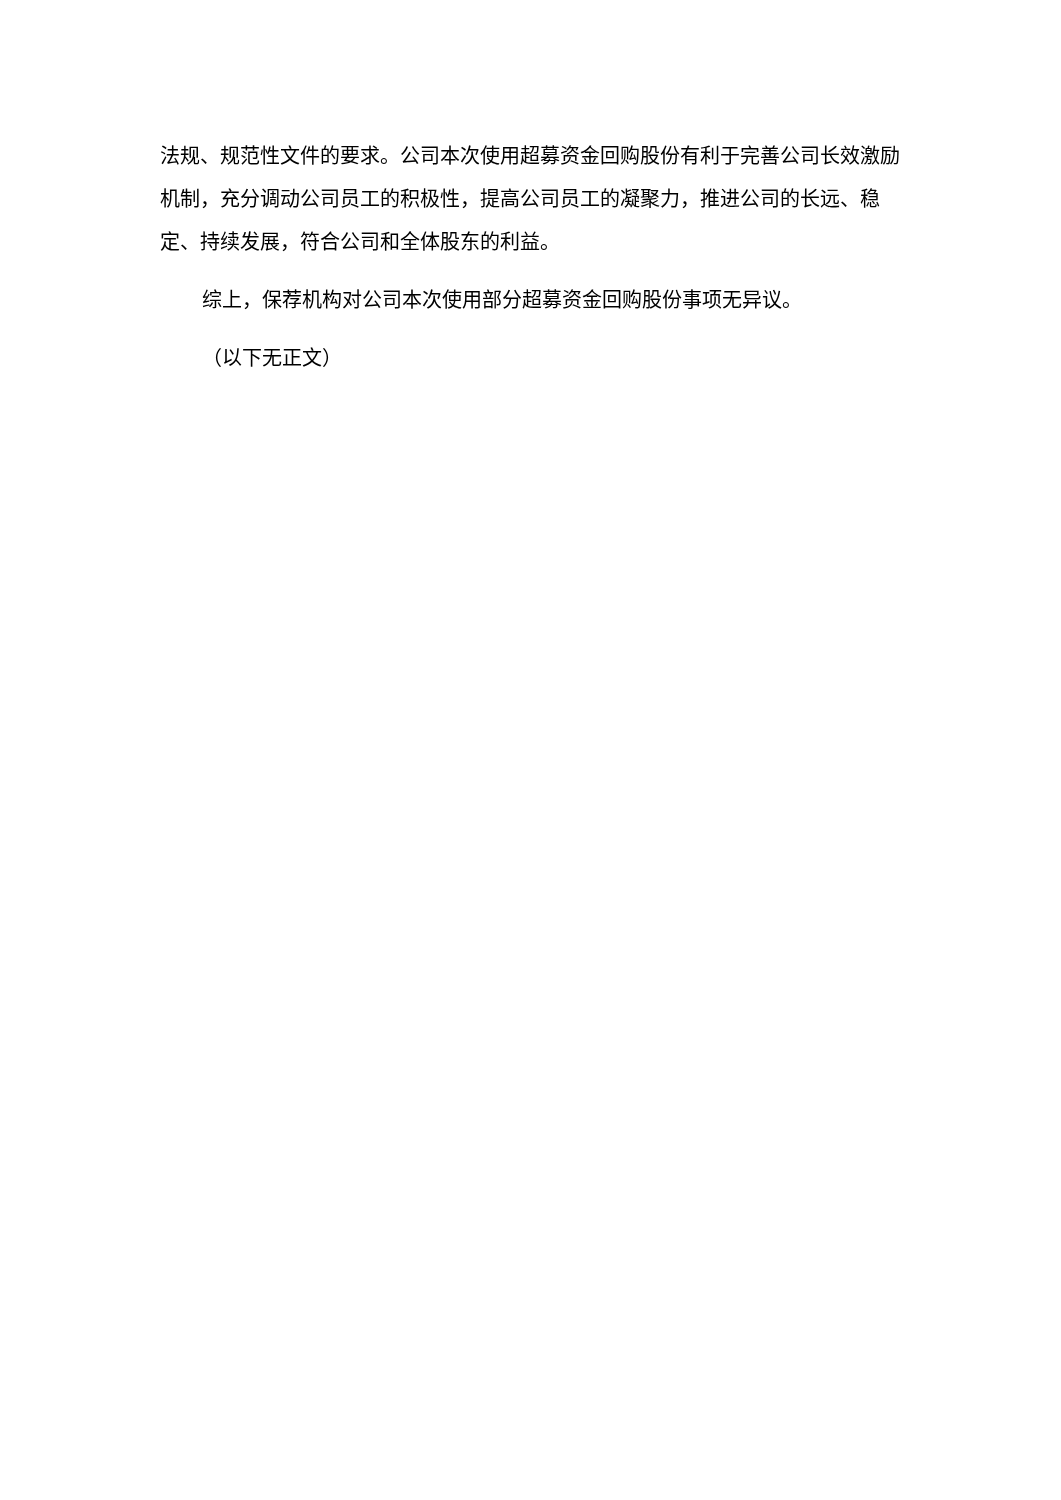法规、规范性文件的要求。公司本次使用超募资金回购股份有利于完善公司长效激励机制，充分调动公司员工的积极性，提高公司员工的凝聚力，推进公司的长远、稳定、持续发展，符合公司和全体股东的利益。
综上，保荐机构对公司本次使用部分超募资金回购股份事项无异议。
（以下无正文）